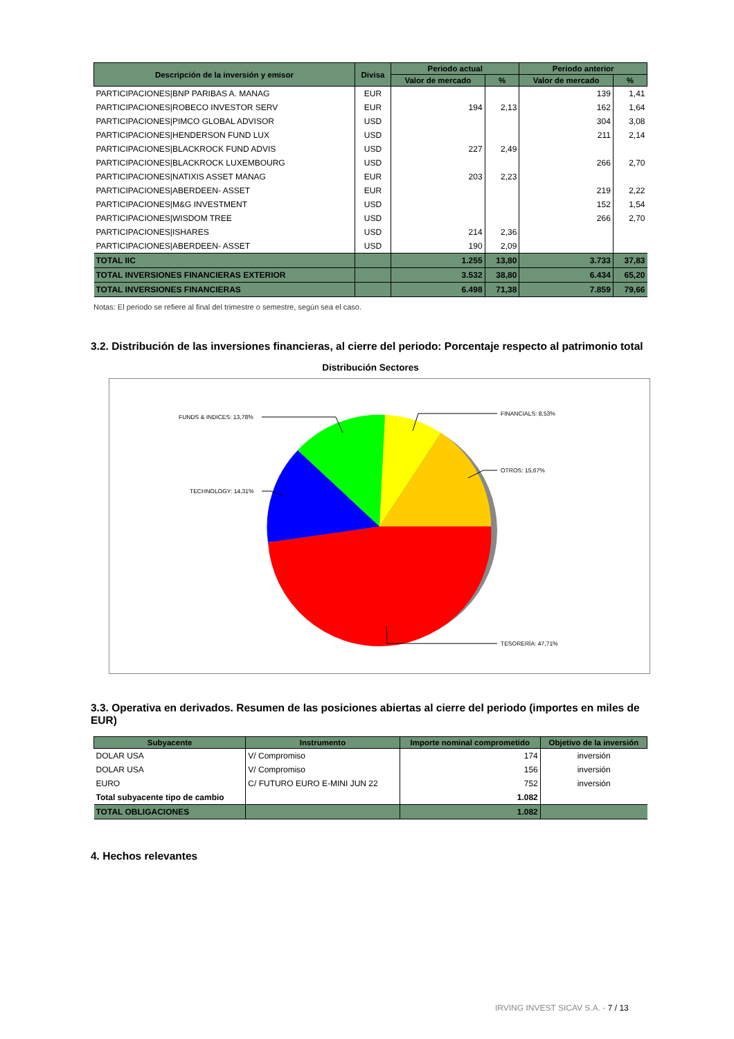| Descripción de la inversión y emisor | Divisa | Periodo actual | | Periodo anterior | |
| --- | --- | --- | --- | --- | --- |
| | | Valor de mercado | % | Valor de mercado | % |
| PARTICIPACIONES/BNP PARIBAS A. MANAG | EUR | | | 139 | 1,41 |
| PARTICIPACIONES/ROBECO INVESTOR SERV | EUR | 194 | 2,13 | 162 | 1,64 |
| PARTICIPACIONES/PIMCO GLOBAL ADVISOR | USD | | | 304 | 3,08 |
| PARTICIPACIONES/HENDERSON FUND LUX | USD | | | 211 | 2,14 |
| PARTICIPACIONES/BLACKROCK FUND ADVIS | USD | 227 | 2,49 | | |
| PARTICIPACIONES/BLACKROCK LUXEMBOURG | USD | | | 266 | 2,70 |
| PARTICIPACIONES/NATIXIS ASSET MANAG | EUR | 203 | 2,23 | | |
| PARTICIPACIONES/ABERDEEN- ASSET | EUR | | | 219 | 2,22 |
| PARTICIPACIONES/M&G INVESTMENT | USD | | | 152 | 1,54 |
| PARTICIPACIONES/WISDOM TREE | USD | | | 266 | 2,70 |
| PARTICIPACIONES/ISHARES | USD | 214 | 2,36 | | |
| PARTICIPACIONES/ABERDEEN- ASSET | USD | 190 | 2,09 | | |
| TOTAL IIC | | 1.255 | 13,80 | 3.733 | 37,83 |
| TOTAL INVERSIONES FINANCIERAS EXTERIOR | | 3.532 | 38,80 | 6.434 | 65,20 |
| TOTAL INVERSIONES FINANCIERAS | | 6.498 | 71,38 | 7.859 | 79,66 |
Notas: El periodo se refiere al final del trimestre o semestre, según sea el caso.
3.2. Distribución de las inversiones financieras, al cierre del periodo: Porcentaje respecto al patrimonio total
Distribución Sectores
FUNDS & INDICES: 13,78%
FINANCIALS: 8,53%
OTROS: 15,67%
TECHNOLOGY: 14,31%
TESORERÍA: 47,71%
3.3. Operativa en derivados. Resumen de las posiciones abiertas al cierre del periodo (importes en miles de EUR)
| Subyacente | Instrumento | Importe nominal comprometido | Objetivo de la inversión |
| --- | --- | --- | --- |
| DOLAR USA | V/ Compromiso | 174 | inversión |
| DOLAR USA | V/ Compromiso | 156 | inversión |
| EURO | C/ FUTURO EURO E-MINI JUN 22 | 752 | inversión |
| Total subyacente tipo de cambio | | 1.082 | |
| TOTAL OBLIGACIONES | | 1.082 | |
4. Hechos relevantes
IRVING INVEST SICAV S.A. - 7 / 13